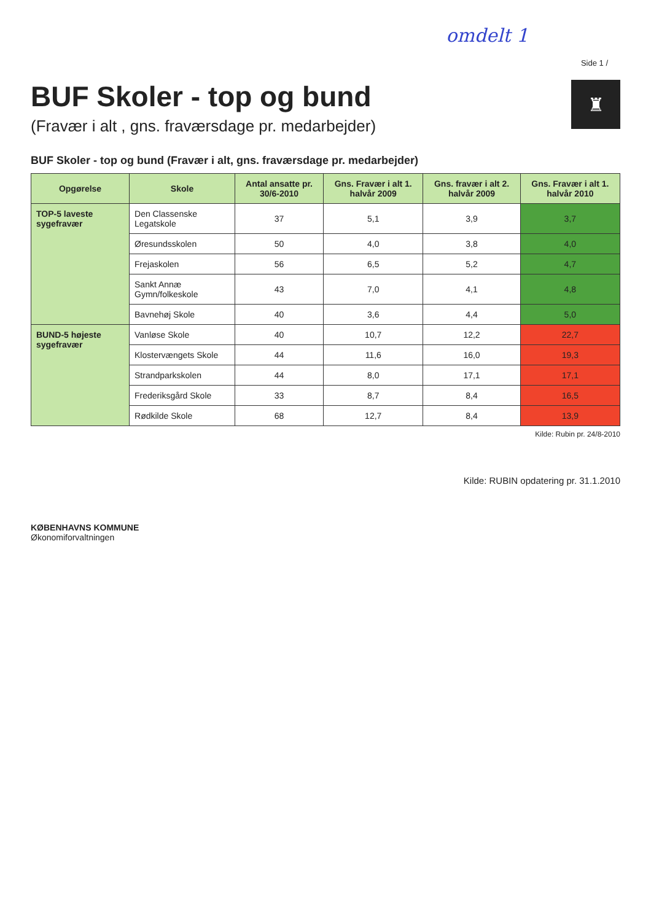omdelt 1
Side 1 /
BUF Skoler - top og bund
(Fravær i alt , gns. fraværsdage pr. medarbejder)
♜
BUF Skoler - top og bund (Fravær i alt, gns. fraværsdage pr. medarbejder)
| Opgørelse | Skole | Antal ansatte pr. 30/6-2010 | Gns. Fravær i alt 1. halvår 2009 | Gns. fravær i alt 2. halvår 2009 | Gns. Fravær i alt 1. halvår 2010 |
| --- | --- | --- | --- | --- | --- |
| TOP-5 laveste sygefravær | Den Classenske Legatskole | 37 | 5,1 | 3,9 | 3,7 |
| | Øresundsskolen | 50 | 4,0 | 3,8 | 4,0 |
| | Frejaskolen | 56 | 6,5 | 5,2 | 4,7 |
| | Sankt Annæ Gymn/folkeskole | 43 | 7,0 | 4,1 | 4,8 |
| | Bavnehøj Skole | 40 | 3,6 | 4,4 | 5,0 |
| BUND-5 højeste sygefravær | Vanløse Skole | 40 | 10,7 | 12,2 | 22,7 |
| | Klostervængets Skole | 44 | 11,6 | 16,0 | 19,3 |
| | Strandparkskolen | 44 | 8,0 | 17,1 | 17,1 |
| | Frederiksgård Skole | 33 | 8,7 | 8,4 | 16,5 |
| | Rødkilde Skole | 68 | 12,7 | 8,4 | 13,9 |
Kilde: Rubin pr. 24/8-2010
Kilde: RUBIN opdatering pr. 31.1.2010
KØBENHAVNS KOMMUNE
Økonomiforvaltningen